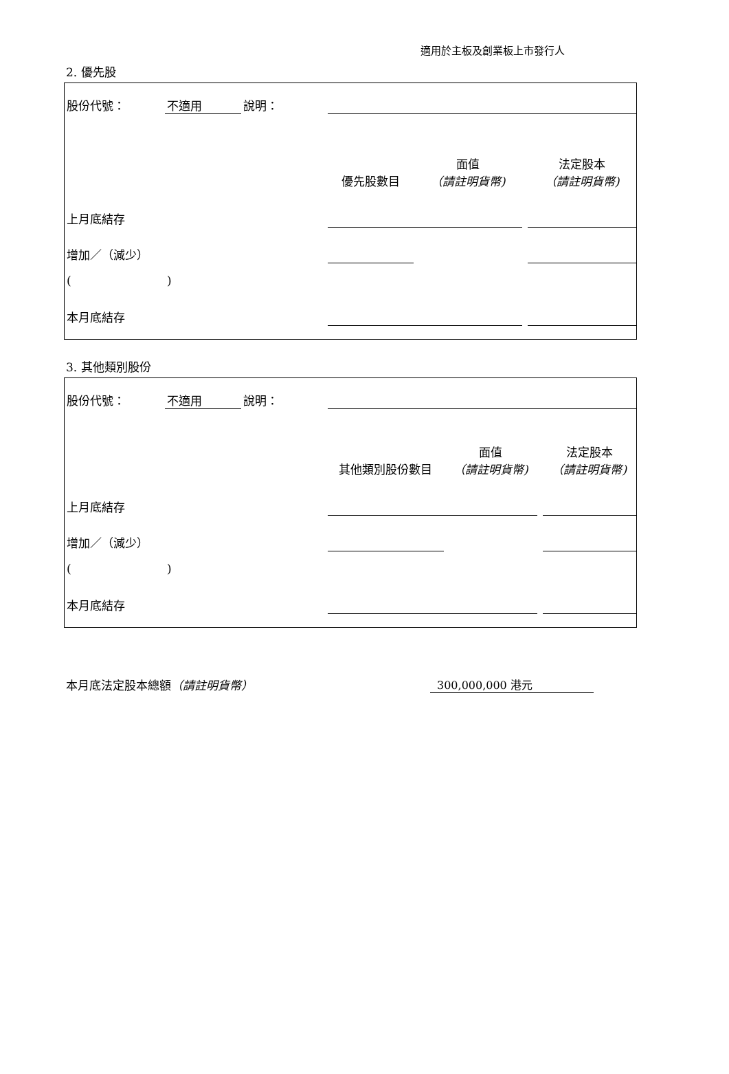適用於主板及創業板上市發行人
2. 優先股
| 股份代號： | 不適用 | 說明： | | | | |
| | | | 優先股數目 | 面值 （請註明貨幣) | | 法定股本 （請註明貨幣) |
| 上月底結存 | | | | | | |
| 增加／（減少） | | | | | | |
| ( | ) | | | | | |
| 本月底結存 | | | | | | |
3. 其他類別股份
| 股份代號： | 不適用 | 說明： | | | | |
| | | | 其他類別股份數目 | 面值 （請註明貨幣) | | 法定股本 （請註明貨幣) |
| 上月底結存 | | | | | | |
| 增加／（減少） | | | | | | |
| ( | ) | | | | | |
| 本月底結存 | | | | | | |
本月底法定股本總額（請註明貨幣） 300,000,000 港元